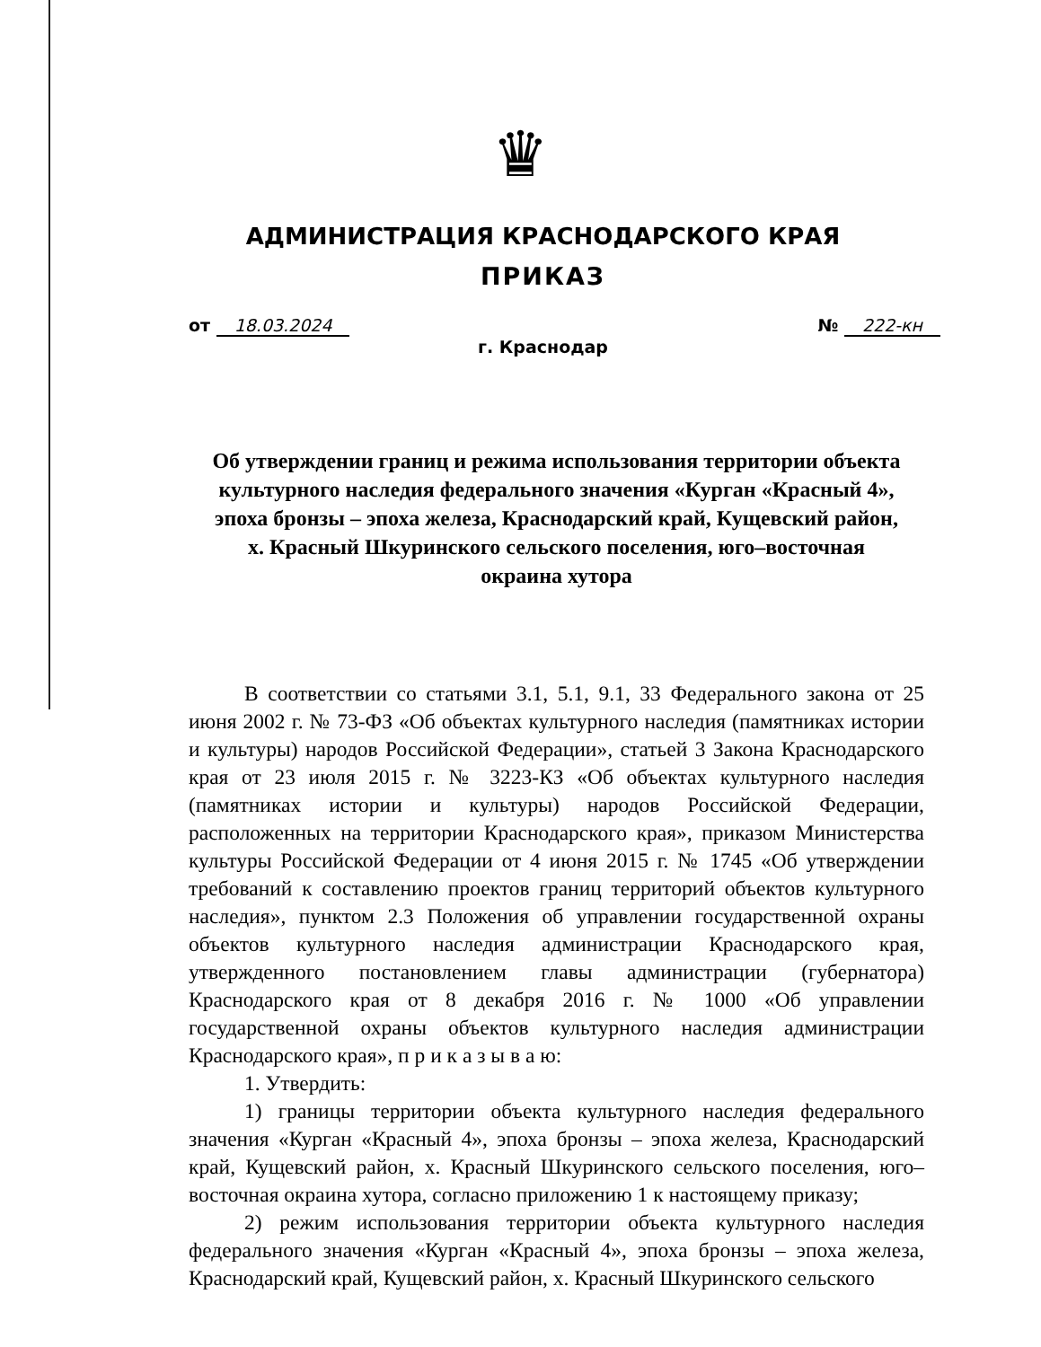♛
АДМИНИСТРАЦИЯ КРАСНОДАРСКОГО КРАЯ
ПРИКАЗ
от 18.03.2024 № 222-кн
г. Краснодар
Об утверждении границ и режима использования территории объекта культурного наследия федерального значения «Курган «Красный 4», эпоха бронзы – эпоха железа, Краснодарский край, Кущевский район, х. Красный Шкуринского сельского поселения, юго–восточная окраина хутора
В соответствии со статьями 3.1, 5.1, 9.1, 33 Федерального закона от 25 июня 2002 г. № 73-ФЗ «Об объектах культурного наследия (памятниках истории и культуры) народов Российской Федерации», статьей 3 Закона Краснодарского края от 23 июля 2015 г. № 3223-КЗ «Об объектах культурного наследия (памятниках истории и культуры) народов Российской Федерации, расположенных на территории Краснодарского края», приказом Министерства культуры Российской Федерации от 4 июня 2015 г. № 1745 «Об утверждении требований к составлению проектов границ территорий объектов культурного наследия», пунктом 2.3 Положения об управлении государственной охраны объектов культурного наследия администрации Краснодарского края, утвержденного постановлением главы администрации (губернатора) Краснодарского края от 8 декабря 2016 г. № 1000 «Об управлении государственной охраны объектов культурного наследия администрации Краснодарского края», п р и к а з ы в а ю:
1. Утвердить:
1) границы территории объекта культурного наследия федерального значения «Курган «Красный 4», эпоха бронзы – эпоха железа, Краснодарский край, Кущевский район, х. Красный Шкуринского сельского поселения, юго–восточная окраина хутора, согласно приложению 1 к настоящему приказу;
2) режим использования территории объекта культурного наследия федерального значения «Курган «Красный 4», эпоха бронзы – эпоха железа, Краснодарский край, Кущевский район, х. Красный Шкуринского сельского